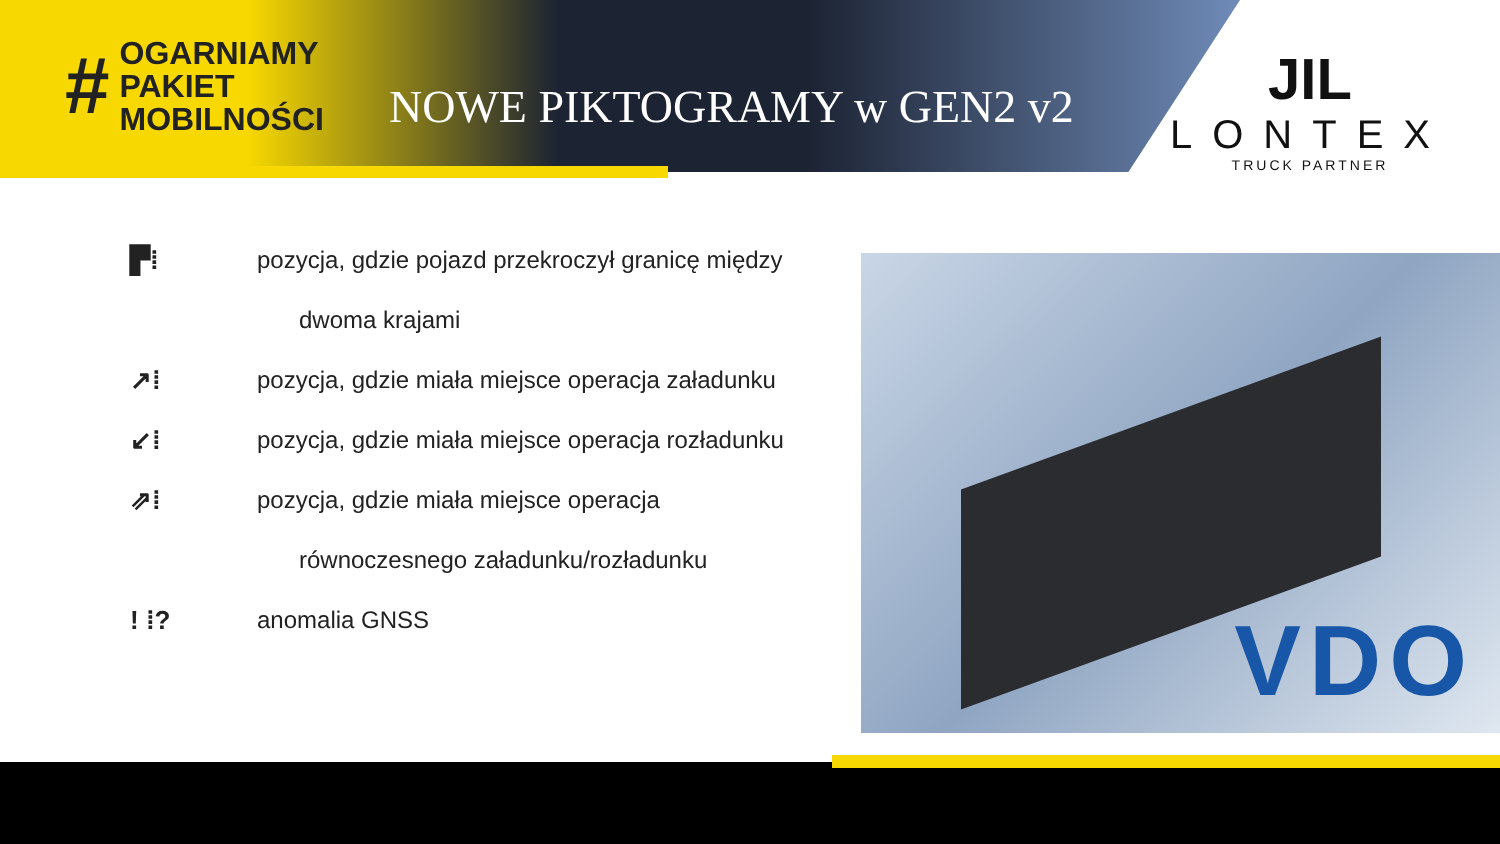#
OGARNIAMY
PAKIET
MOBILNOŚCI
NOWE PIKTOGRAMY w GEN2 v2
JIL
LONTEX
TRUCK PARTNER
▛⁞ pozycja, gdzie pojazd przekroczył granicę między
dwoma krajami
↗⁞ pozycja, gdzie miała miejsce operacja załadunku
↙⁞ pozycja, gdzie miała miejsce operacja rozładunku
⇗⁞ pozycja, gdzie miała miejsce operacja
równoczesnego załadunku/rozładunku
! ⁞? anomalia GNSS
VDO